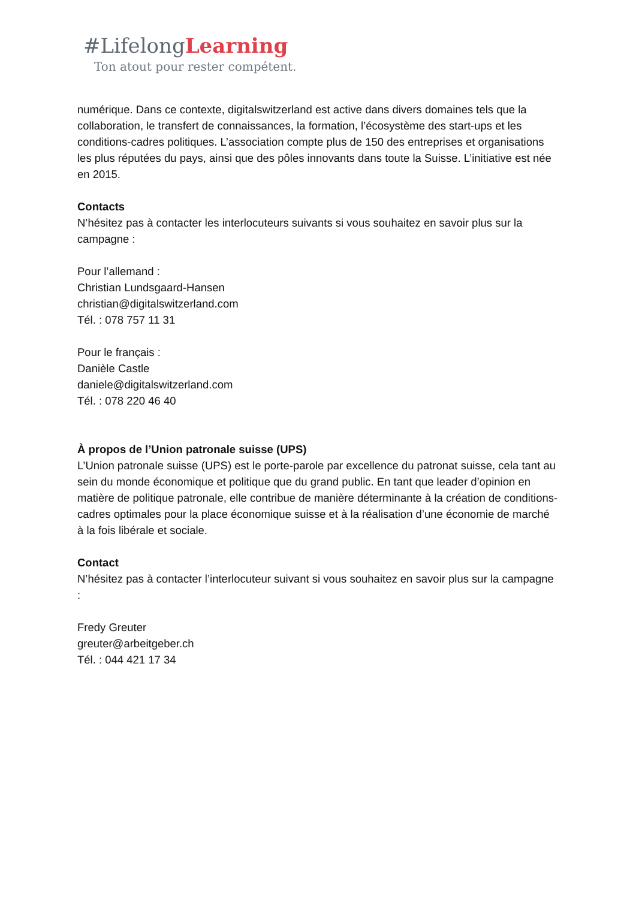#LifelongLearning
Ton atout pour rester compétent.
numérique. Dans ce contexte, digitalswitzerland est active dans divers domaines tels que la collaboration, le transfert de connaissances, la formation, l’écosystème des start-ups et les conditions-cadres politiques. L’association compte plus de 150 des entreprises et organisations les plus réputées du pays, ainsi que des pôles innovants dans toute la Suisse. L’initiative est née en 2015.
Contacts
N’hésitez pas à contacter les interlocuteurs suivants si vous souhaitez en savoir plus sur la campagne :
Pour l’allemand :
Christian Lundsgaard-Hansen
christian@digitalswitzerland.com
Tél. : 078 757 11 31
Pour le français :
Danièle Castle
daniele@digitalswitzerland.com
Tél. : 078 220 46 40
À propos de l’Union patronale suisse (UPS)
L’Union patronale suisse (UPS) est le porte-parole par excellence du patronat suisse, cela tant au sein du monde économique et politique que du grand public. En tant que leader d’opinion en matière de politique patronale, elle contribue de manière déterminante à la création de conditions-cadres optimales pour la place économique suisse et à la réalisation d’une économie de marché à la fois libérale et sociale.
Contact
N’hésitez pas à contacter l’interlocuteur suivant si vous souhaitez en savoir plus sur la campagne :
Fredy Greuter
greuter@arbeitgeber.ch
Tél. : 044 421 17 34